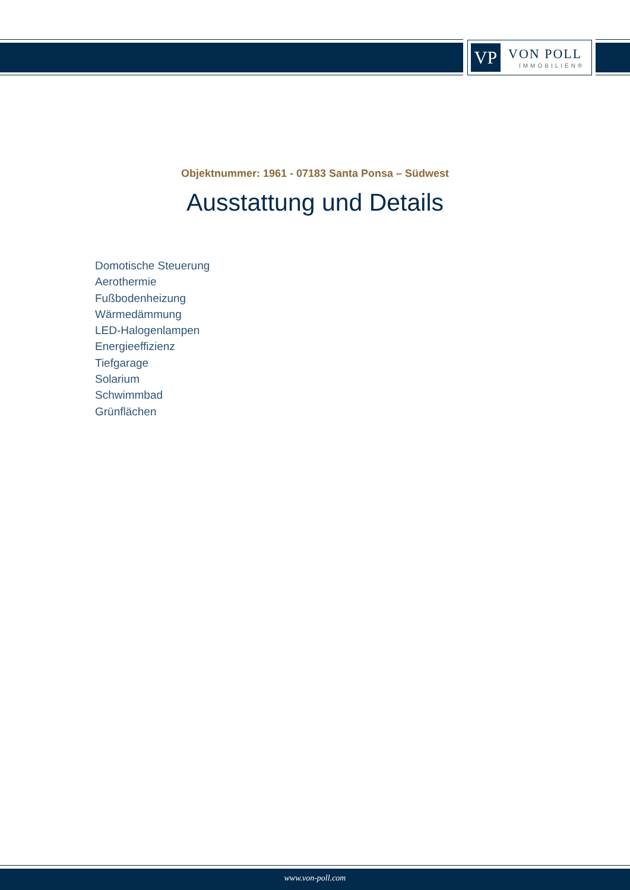VP VON POLL
IMMOBILIEN®
Objektnummer: 1961 - 07183 Santa Ponsa – Südwest
Ausstattung und Details
Domotische Steuerung
Aerothermie
Fußbodenheizung
Wärmedämmung
LED-Halogenlampen
Energieeffizienz
Tiefgarage
Solarium
Schwimmbad
Grünflächen
www.von-poll.com